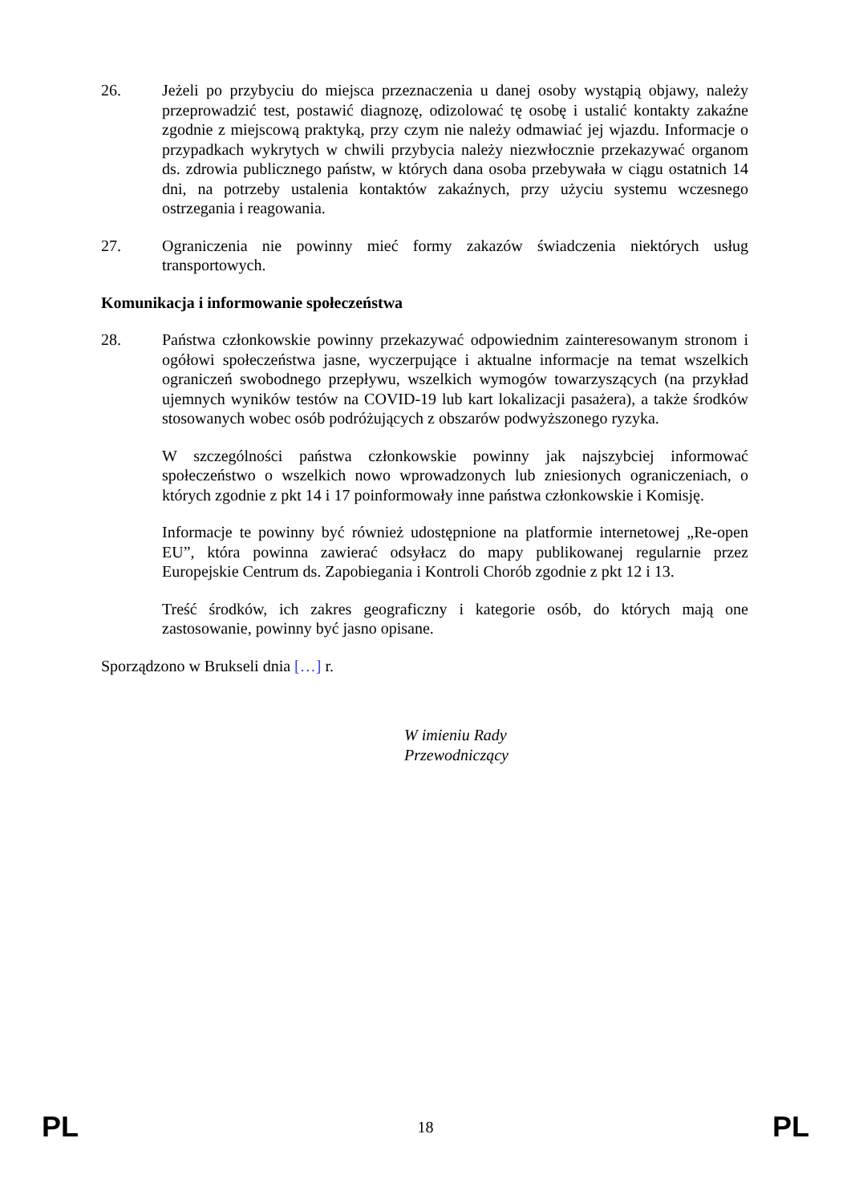26. Jeżeli po przybyciu do miejsca przeznaczenia u danej osoby wystąpią objawy, należy przeprowadzić test, postawić diagnozę, odizolować tę osobę i ustalić kontakty zakaźne zgodnie z miejscową praktyką, przy czym nie należy odmawiać jej wjazdu. Informacje o przypadkach wykrytych w chwili przybycia należy niezwłocznie przekazywać organom ds. zdrowia publicznego państw, w których dana osoba przebywała w ciągu ostatnich 14 dni, na potrzeby ustalenia kontaktów zakaźnych, przy użyciu systemu wczesnego ostrzegania i reagowania.
27. Ograniczenia nie powinny mieć formy zakazów świadczenia niektórych usług transportowych.
Komunikacja i informowanie społeczeństwa
28. Państwa członkowskie powinny przekazywać odpowiednim zainteresowanym stronom i ogółowi społeczeństwa jasne, wyczerpujące i aktualne informacje na temat wszelkich ograniczeń swobodnego przepływu, wszelkich wymogów towarzyszących (na przykład ujemnych wyników testów na COVID-19 lub kart lokalizacji pasażera), a także środków stosowanych wobec osób podróżujących z obszarów podwyższonego ryzyka.
W szczególności państwa członkowskie powinny jak najszybciej informować społeczeństwo o wszelkich nowo wprowadzonych lub zniesionych ograniczeniach, o których zgodnie z pkt 14 i 17 poinformowały inne państwa członkowskie i Komisję.
Informacje te powinny być również udostępnione na platformie internetowej „Re-open EU”, która powinna zawierać odsyłacz do mapy publikowanej regularnie przez Europejskie Centrum ds. Zapobiegania i Kontroli Chorób zgodnie z pkt 12 i 13.
Treść środków, ich zakres geograficzny i kategorie osób, do których mają one zastosowanie, powinny być jasno opisane.
Sporządzono w Brukseli dnia […] r.
W imieniu Rady
Przewodniczący
PL 18 PL